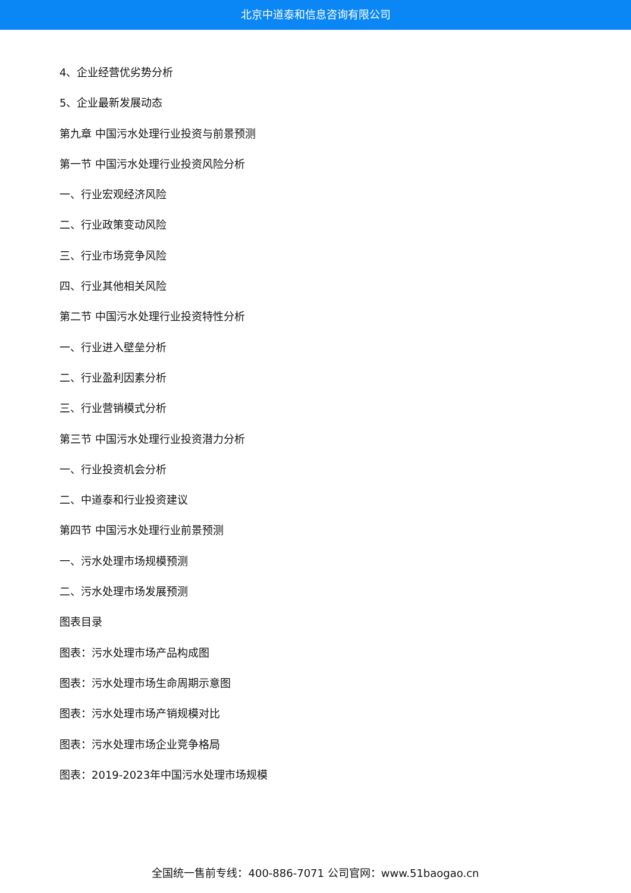北京中道泰和信息咨询有限公司
4、企业经营优劣势分析
5、企业最新发展动态
第九章 中国污水处理行业投资与前景预测
第一节 中国污水处理行业投资风险分析
一、行业宏观经济风险
二、行业政策变动风险
三、行业市场竞争风险
四、行业其他相关风险
第二节 中国污水处理行业投资特性分析
一、行业进入壁垒分析
二、行业盈利因素分析
三、行业营销模式分析
第三节 中国污水处理行业投资潜力分析
一、行业投资机会分析
二、中道泰和行业投资建议
第四节 中国污水处理行业前景预测
一、污水处理市场规模预测
二、污水处理市场发展预测
图表目录
图表：污水处理市场产品构成图
图表：污水处理市场生命周期示意图
图表：污水处理市场产销规模对比
图表：污水处理市场企业竞争格局
图表：2019-2023年中国污水处理市场规模
全国统一售前专线：400-886-7071 公司官网：www.51baogao.cn